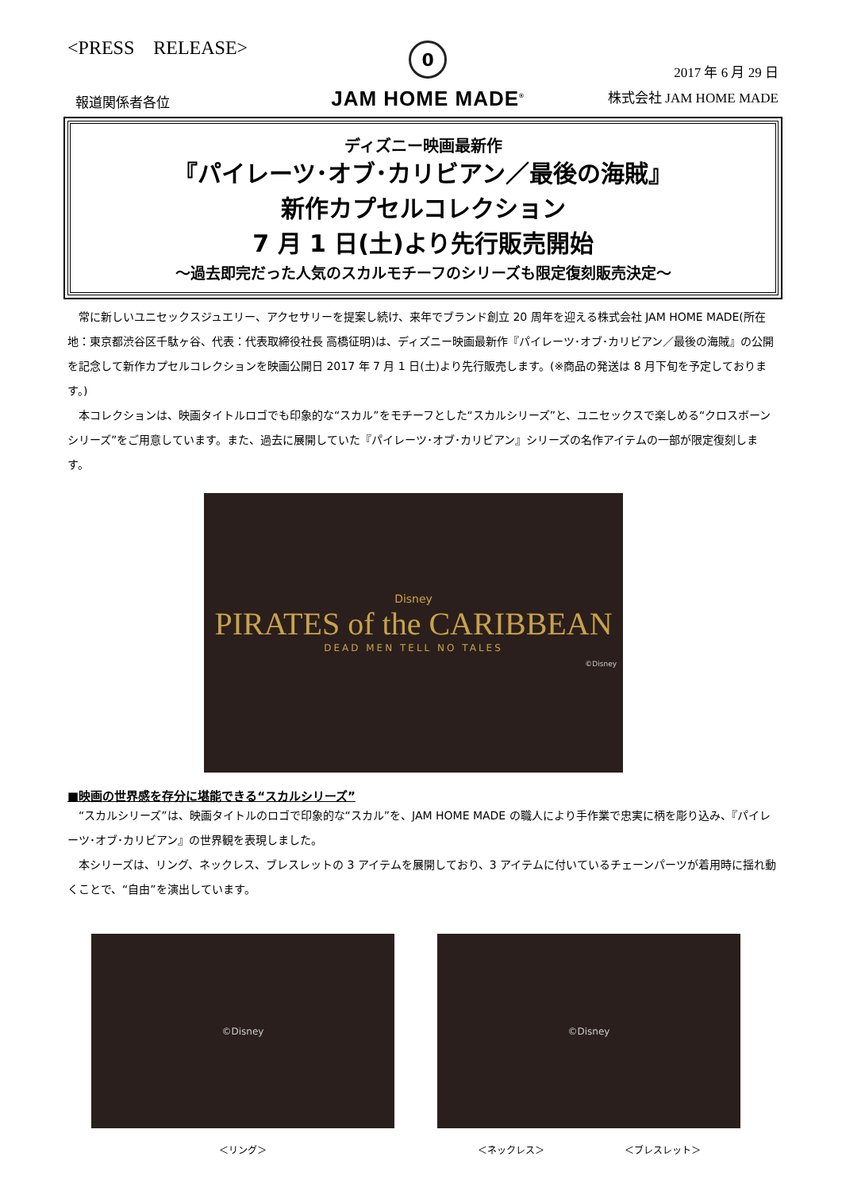<PRESS　RELEASE>
報道関係者各位
0
JAM HOME MADE<sup>®</sup>
2017 年 6 月 29 日
株式会社 JAM HOME MADE
ディズニー映画最新作
『パイレーツ･オブ･カリビアン／最後の海賊』
新作カプセルコレクション
7 月 1 日(土)より先行販売開始
～過去即完だった人気のスカルモチーフのシリーズも限定復刻販売決定～
常に新しいユニセックスジュエリー、アクセサリーを提案し続け、来年でブランド創立 20 周年を迎える株式会社 JAM HOME MADE(所在地：東京都渋谷区千駄ヶ谷、代表：代表取締役社長 高橋征明)は、ディズニー映画最新作『パイレーツ･オブ･カリビアン／最後の海賊』の公開を記念して新作カプセルコレクションを映画公開日 2017 年 7 月 1 日(土)より先行販売します。(※商品の発送は 8 月下旬を予定しております。)
本コレクションは、映画タイトルロゴでも印象的な“スカル”をモチーフとした“スカルシリーズ”と、ユニセックスで楽しめる“クロスボーンシリーズ”をご用意しています。また、過去に展開していた『パイレーツ･オブ･カリビアン』シリーズの名作アイテムの一部が限定復刻します。
Disney
PIRATES of the CARIBBEAN
DEAD MEN TELL NO TALES
©Disney
■映画の世界感を存分に堪能できる“スカルシリーズ”
“スカルシリーズ”は、映画タイトルのロゴで印象的な“スカル”を、JAM HOME MADE の職人により手作業で忠実に柄を彫り込み、『パイレーツ･オブ･カリビアン』の世界観を表現しました。
本シリーズは、リング、ネックレス、ブレスレットの 3 アイテムを展開しており、3 アイテムに付いているチェーンパーツが着用時に揺れ動くことで、“自由”を演出しています。
©Disney
＜リング＞
©Disney
＜ネックレス＞ ＜ブレスレット＞